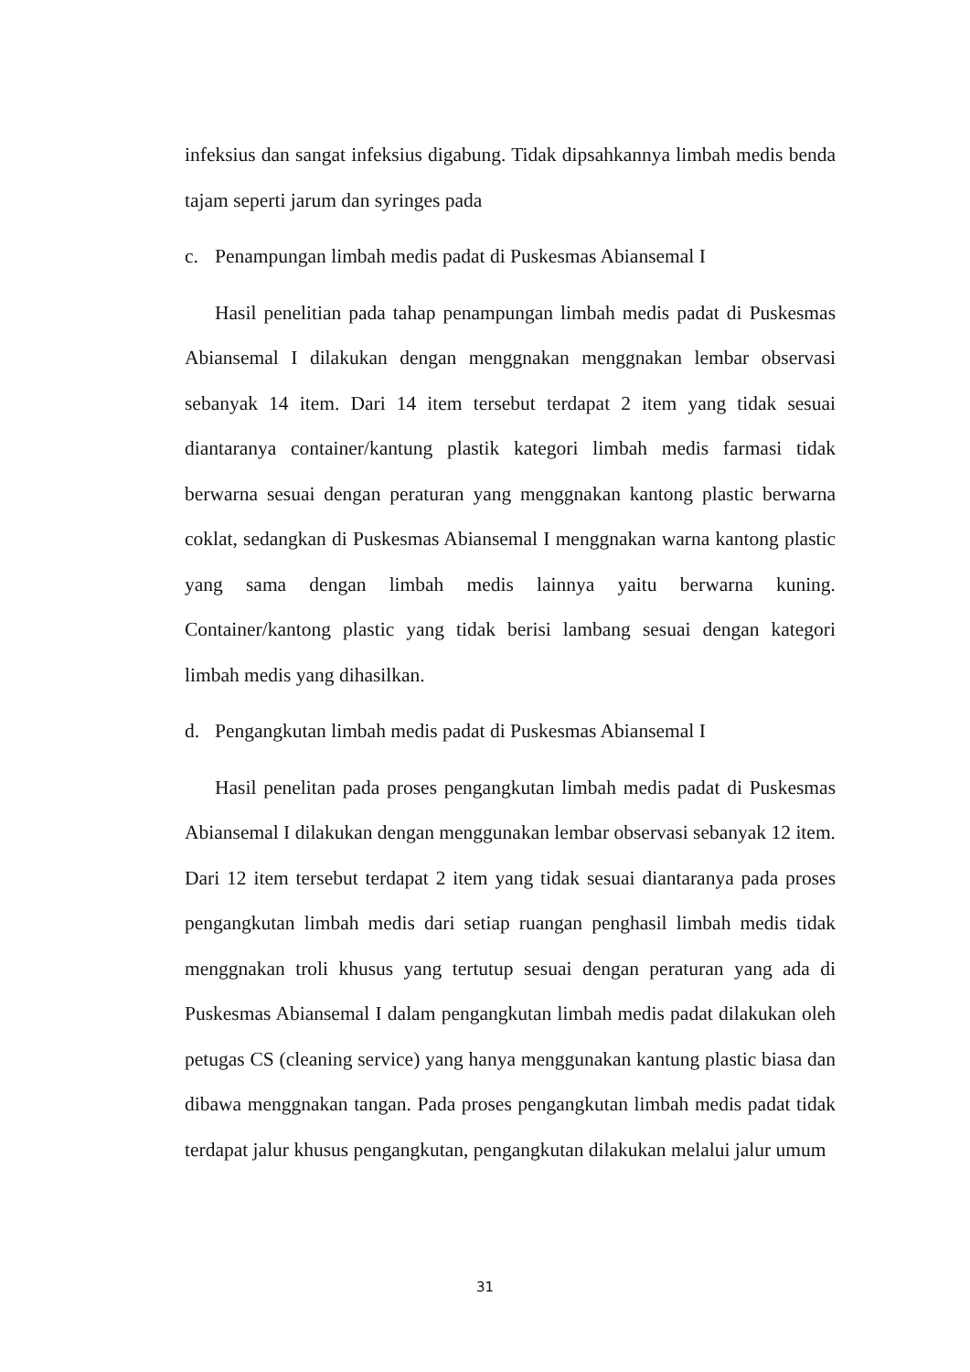infeksius dan sangat infeksius digabung. Tidak dipsahkannya limbah medis benda tajam seperti jarum dan syringes pada
c. Penampungan limbah medis padat di Puskesmas Abiansemal I
Hasil penelitian pada tahap penampungan limbah medis padat di Puskesmas Abiansemal I dilakukan dengan menggnakan menggnakan lembar observasi sebanyak 14 item. Dari 14 item tersebut terdapat 2 item yang tidak sesuai diantaranya container/kantung plastik kategori limbah medis farmasi tidak berwarna sesuai dengan peraturan yang menggnakan kantong plastic berwarna coklat, sedangkan di Puskesmas Abiansemal I menggnakan warna kantong plastic yang sama dengan limbah medis lainnya yaitu berwarna kuning. Container/kantong plastic yang tidak berisi lambang sesuai dengan kategori limbah medis yang dihasilkan.
d. Pengangkutan limbah medis padat di Puskesmas Abiansemal I
Hasil penelitan pada proses pengangkutan limbah medis padat di Puskesmas Abiansemal I dilakukan dengan menggunakan lembar observasi sebanyak 12 item. Dari 12 item tersebut terdapat 2 item yang tidak sesuai diantaranya pada proses pengangkutan limbah medis dari setiap ruangan penghasil limbah medis tidak menggnakan troli khusus yang tertutup sesuai dengan peraturan yang ada di Puskesmas Abiansemal I dalam pengangkutan limbah medis padat dilakukan oleh petugas CS (cleaning service) yang hanya menggunakan kantung plastic biasa dan dibawa menggnakan tangan. Pada proses pengangkutan limbah medis padat tidak terdapat jalur khusus pengangkutan, pengangkutan dilakukan melalui jalur umum
31